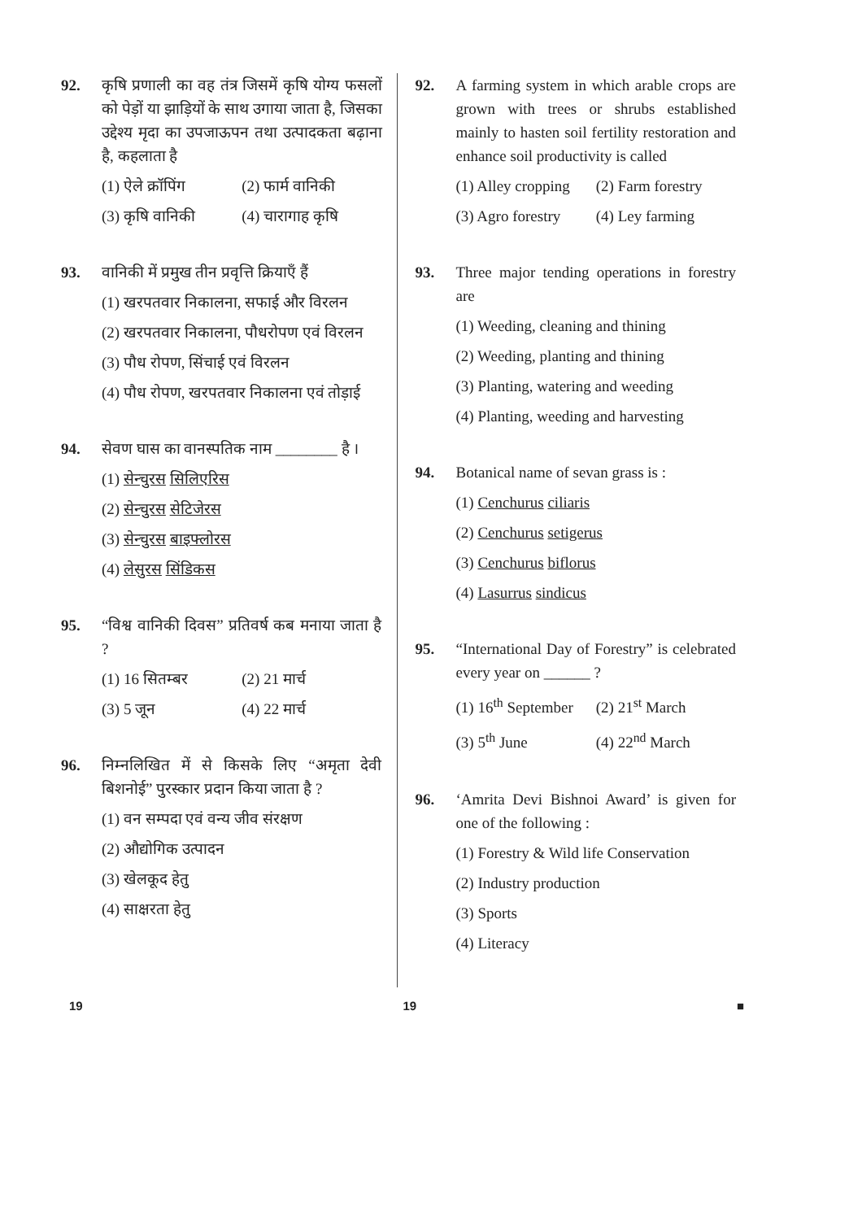92. कृषि प्रणाली का वह तंत्र जिसमें कृषि योग्य फसलों को पेड़ों या झाड़ियों के साथ उगाया जाता है, जिसका उद्देश्य मृदा का उपजाऊपन तथा उत्पादकता बढ़ाना है, कहलाता है
(1) ऐले क्रॉपिंग (2) फार्म वानिकी
(3) कृषि वानिकी (4) चारागाह कृषि
93. वानिकी में प्रमुख तीन प्रवृत्ति क्रियाएँ हैं
(1) खरपतवार निकालना, सफाई और विरलन
(2) खरपतवार निकालना, पौधरोपण एवं विरलन
(3) पौध रोपण, सिंचाई एवं विरलन
(4) पौध रोपण, खरपतवार निकालना एवं तोड़ाई
94. सेवण घास का वानस्पतिक नाम ________ है ।
(1) सेन्चुरस सिलिएरिस
(2) सेन्चुरस सेटिजेरस
(3) सेन्चुरस बाइफ्लोरस
(4) लेसुरस सिंडिकस
95. “विश्व वानिकी दिवस” प्रतिवर्ष कब मनाया जाता है ?
(1) 16 सितम्बर (2) 21 मार्च
(3) 5 जून (4) 22 मार्च
96. निम्नलिखित में से किसके लिए “अमृता देवी बिशनोई” पुरस्कार प्रदान किया जाता है ?
(1) वन सम्पदा एवं वन्य जीव संरक्षण
(2) औद्योगिक उत्पादन
(3) खेलकूद हेतु
(4) साक्षरता हेतु
92. A farming system in which arable crops are grown with trees or shrubs established mainly to hasten soil fertility restoration and enhance soil productivity is called
(1) Alley cropping (2) Farm forestry
(3) Agro forestry (4) Ley farming
93. Three major tending operations in forestry are
(1) Weeding, cleaning and thining
(2) Weeding, planting and thining
(3) Planting, watering and weeding
(4) Planting, weeding and harvesting
94. Botanical name of sevan grass is :
(1) Cenchurus ciliaris
(2) Cenchurus setigerus
(3) Cenchurus biflorus
(4) Lasurrus sindicus
95. “International Day of Forestry” is celebrated every year on ______ ?
(1) 16<sup>th</sup> September (2) 21<sup>st</sup> March
(3) 5<sup>th</sup> June (4) 22<sup>nd</sup> March
96. ‘Amrita Devi Bishnoi Award’ is given for one of the following :
(1) Forestry & Wild life Conservation
(2) Industry production
(3) Sports
(4) Literacy
19 19 ■